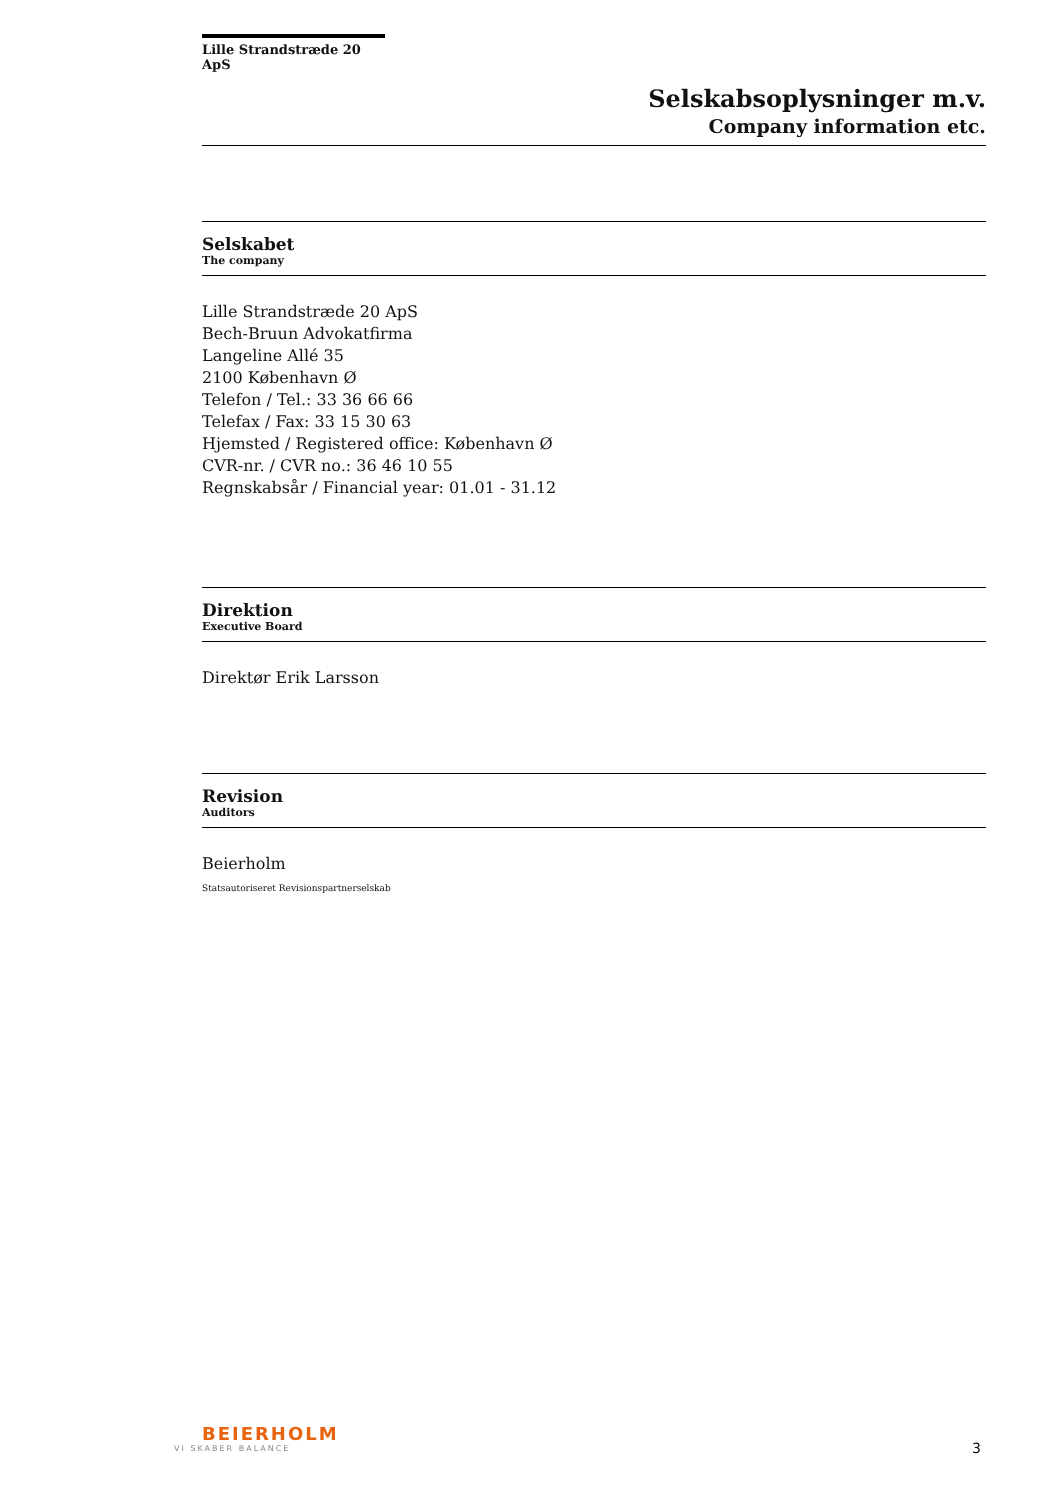Lille Strandstræde 20 ApS
Selskabsoplysninger m.v.
Company information etc.
Selskabet
The company
Lille Strandstræde 20 ApS
Bech-Bruun Advokatfirma
Langeline Allé 35
2100 København Ø
Telefon / Tel.: 33 36 66 66
Telefax / Fax: 33 15 30 63
Hjemsted / Registered office: København Ø
CVR-nr. / CVR no.: 36 46 10 55
Regnskabsår / Financial year: 01.01 - 31.12
Direktion
Executive Board
Direktør Erik Larsson
Revision
Auditors
Beierholm
Statsautoriseret Revisionspartnerselskab
BEIERHOLM
VI SKABER BALANCE
3